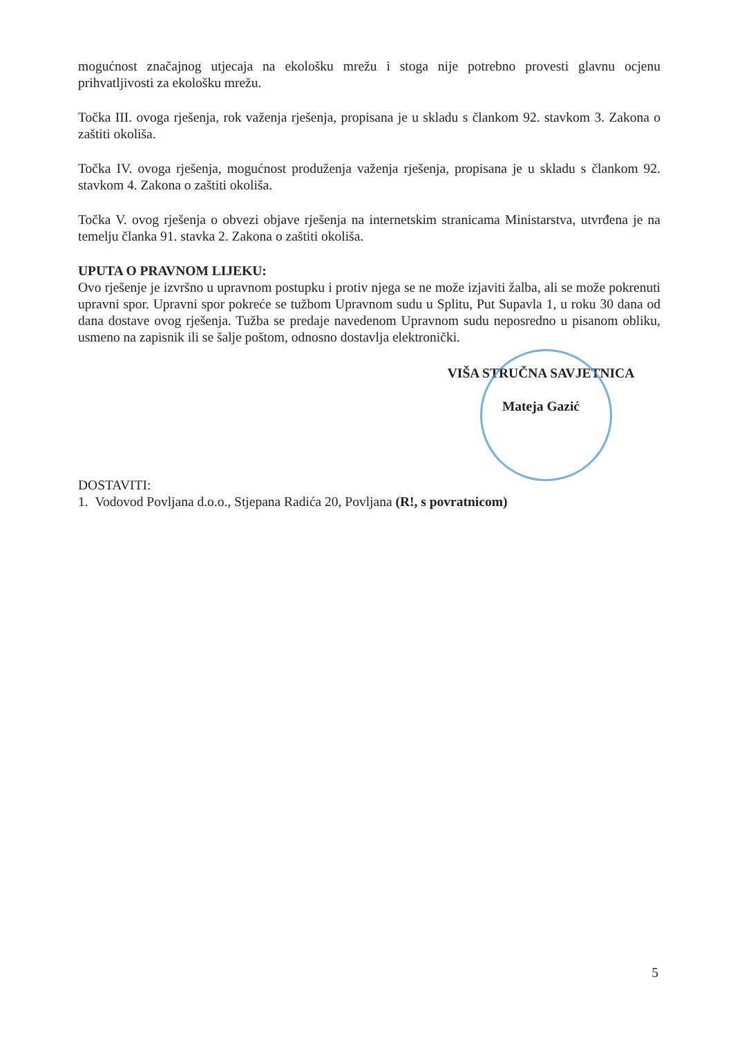mogućnost značajnog utjecaja na ekološku mrežu i stoga nije potrebno provesti glavnu ocjenu prihvatljivosti za ekološku mrežu.
Točka III. ovoga rješenja, rok važenja rješenja, propisana je u skladu s člankom 92. stavkom 3. Zakona o zaštiti okoliša.
Točka IV. ovoga rješenja, mogućnost produženja važenja rješenja, propisana je u skladu s člankom 92. stavkom 4. Zakona o zaštiti okoliša.
Točka V. ovog rješenja o obvezi objave rješenja na internetskim stranicama Ministarstva, utvrđena je na temelju članka 91. stavka 2. Zakona o zaštiti okoliša.
UPUTA O PRAVNOM LIJEKU:
Ovo rješenje je izvršno u upravnom postupku i protiv njega se ne može izjaviti žalba, ali se može pokrenuti upravni spor. Upravni spor pokreće se tužbom Upravnom sudu u Splitu, Put Supavla 1, u roku 30 dana od dana dostave ovog rješenja. Tužba se predaje navedenom Upravnom sudu neposredno u pisanom obliku, usmeno na zapisnik ili se šalje poštom, odnosno dostavlja elektronički.
VIŠA STRUČNA SAVJETNICA
Mateja Gazić
DOSTAVITI:
1. Vodovod Povljana d.o.o., Stjepana Radića 20, Povljana (R!, s povratnicom)
5